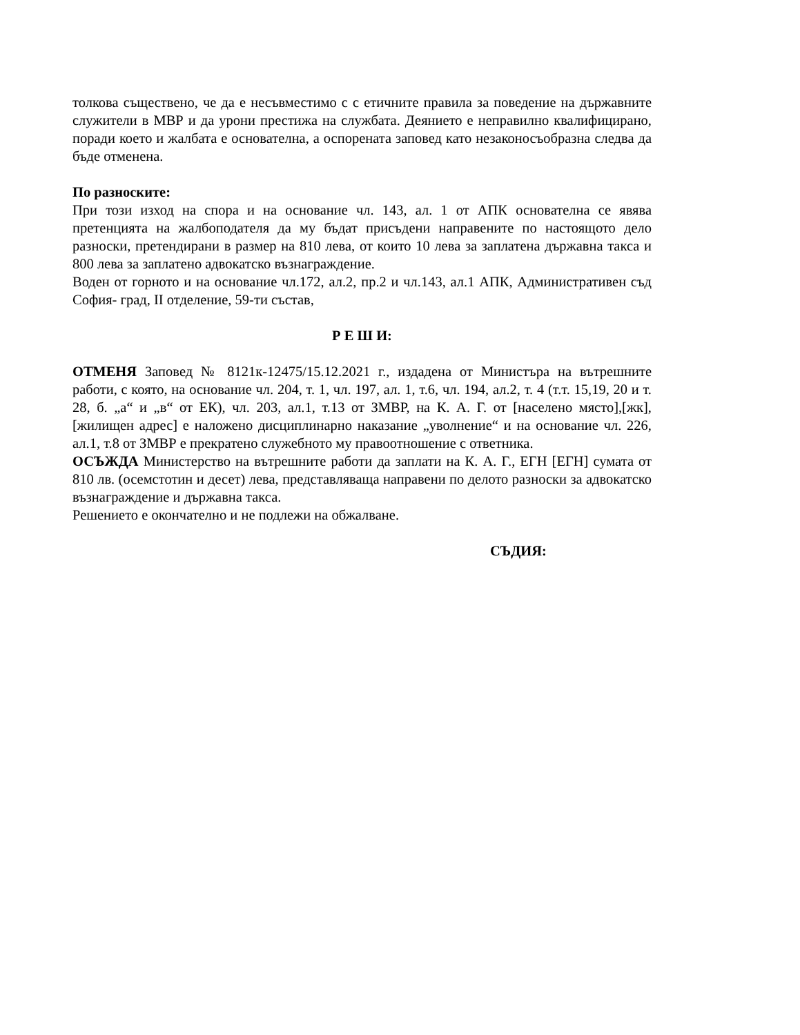толкова съществено, че да е несъвместимо с с етичните правила за поведение на държавните служители в МВР и да урони престижа на службата. Деянието е неправилно квалифицирано, поради което и жалбата е основателна, а оспорената заповед като незаконосъобразна следва да бъде отменена.
По разноските:
При този изход на спора и на основание чл. 143, ал. 1 от АПК основателна се явява претенцията на жалбоподателя да му бъдат присъдени направените по настоящото дело разноски, претендирани в размер на 810 лева, от които 10 лева за заплатена държавна такса и 800 лева за заплатено адвокатско възнаграждение.
Воден от горното и на основание чл.172, ал.2, пр.2 и чл.143, ал.1 АПК, Административен съд София- град, II отделение, 59-ти състав,
Р Е Ш И:
ОТМЕНЯ Заповед № 8121к-12475/15.12.2021 г., издадена от Министъра на вътрешните работи, с която, на основание чл. 204, т. 1, чл. 197, ал. 1, т.6, чл. 194, ал.2, т. 4 (т.т. 15,19, 20 и т. 28, б. „а“ и „в“ от ЕК), чл. 203, ал.1, т.13 от ЗМВР, на К. А. Г. от [населено място],[жк], [жилищен адрес] е наложено дисциплинарно наказание „уволнение“ и на основание чл. 226, ал.1, т.8 от ЗМВР е прекратено служебното му правоотношение с ответника.
ОСЪЖДА Министерство на вътрешните работи да заплати на К. А. Г., ЕГН [ЕГН] сумата от 810 лв. (осемстотин и десет) лева, представляваща направени по делото разноски за адвокатско възнаграждение и държавна такса.
Решението е окончателно и не подлежи на обжалване.
СЪДИЯ: